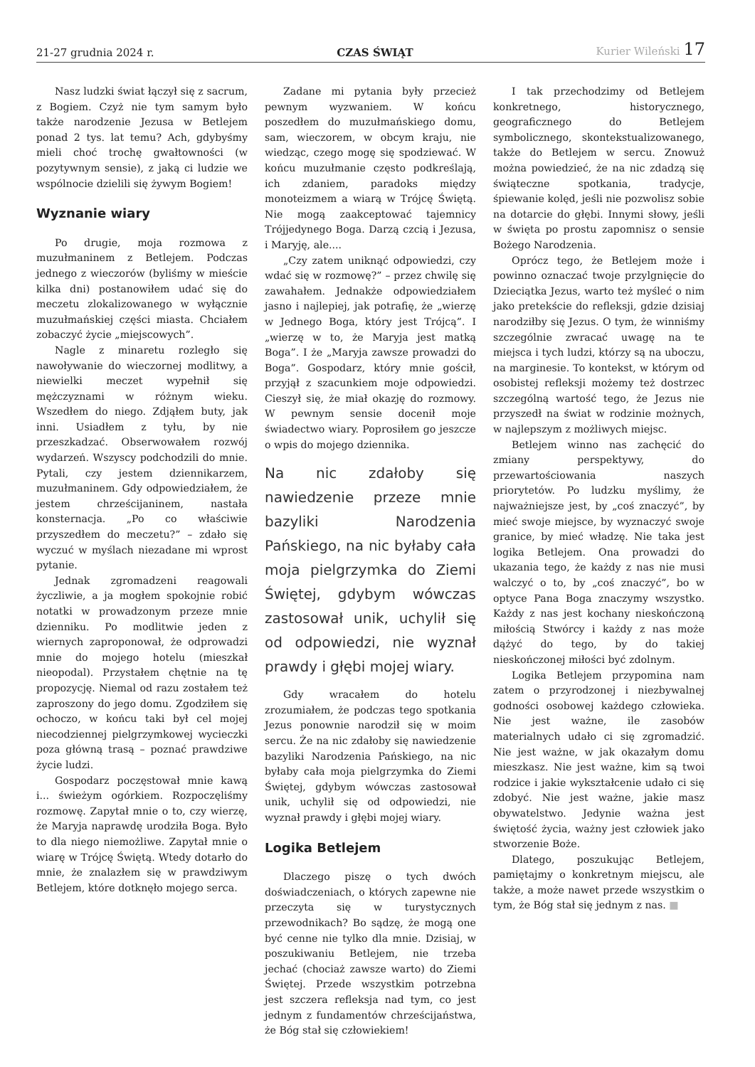21-27 grudnia 2024 r.
CZAS ŚWIĄT
Kurier Wileński 17
Nasz ludzki świat łączył się z sacrum, z Bogiem. Czyż nie tym samym było także narodzenie Jezusa w Betlejem ponad 2 tys. lat temu? Ach, gdybyśmy mieli choć trochę gwałtowności (w pozytywnym sensie), z jaką ci ludzie we wspólnocie dzielili się żywym Bogiem!
Wyznanie wiary
Po drugie, moja rozmowa z muzułmaninem z Betlejem. Podczas jednego z wieczorów (byliśmy w mieście kilka dni) postanowiłem udać się do meczetu zlokalizowanego w wyłącznie muzułmańskiej części miasta. Chciałem zobaczyć życie „miejscowych”.
Nagle z minaretu rozległo się nawoływanie do wieczornej modlitwy, a niewielki meczet wypełnił się mężczyznami w różnym wieku. Wszedłem do niego. Zdjąłem buty, jak inni. Usiadłem z tyłu, by nie przeszkadzać. Obserwowałem rozwój wydarzeń. Wszyscy podchodzili do mnie. Pytali, czy jestem dziennikarzem, muzułmaninem. Gdy odpowiedziałem, że jestem chrześcijaninem, nastała konsternacja. „Po co właściwie przyszedłem do meczetu?” – zdało się wyczuć w myślach niezadane mi wprost pytanie.
Jednak zgromadzeni reagowali życzliwie, a ja mogłem spokojnie robić notatki w prowadzonym przeze mnie dzienniku. Po modlitwie jeden z wiernych zaproponował, że odprowadzi mnie do mojego hotelu (mieszkał nieopodal). Przystałem chętnie na tę propozycję. Niemal od razu zostałem też zaproszony do jego domu. Zgodziłem się ochoczo, w końcu taki był cel mojej niecodziennej pielgrzymkowej wycieczki poza główną trasą – poznać prawdziwe życie ludzi.
Gospodarz poczęstował mnie kawą i... świeżym ogórkiem. Rozpoczęliśmy rozmowę. Zapytał mnie o to, czy wierzę, że Maryja naprawdę urodziła Boga. Było to dla niego niemożliwe. Zapytał mnie o wiarę w Trójcę Świętą. Wtedy dotarło do mnie, że znalazłem się w prawdziwym Betlejem, które dotknęło mojego serca.
Zadane mi pytania były przecież pewnym wyzwaniem. W końcu poszedłem do muzułmańskiego domu, sam, wieczorem, w obcym kraju, nie wiedząc, czego mogę się spodziewać. W końcu muzułmanie często podkreślają, ich zdaniem, paradoks między monoteizmem a wiarą w Trójcę Świętą. Nie mogą zaakceptować tajemnicy Trójjedynego Boga. Darzą czcią i Jezusa, i Maryję, ale....
„Czy zatem uniknąć odpowiedzi, czy wdać się w rozmowę?” – przez chwilę się zawahałem. Jednakże odpowiedziałem jasno i najlepiej, jak potrafię, że „wierzę w Jednego Boga, który jest Trójcą”. I „wierzę w to, że Maryja jest matką Boga”. I że „Maryja zawsze prowadzi do Boga”. Gospodarz, który mnie gościł, przyjął z szacunkiem moje odpowiedzi. Cieszył się, że miał okazję do rozmowy. W pewnym sensie docenił moje świadectwo wiary. Poprosiłem go jeszcze o wpis do mojego dziennika.
Na nic zdałoby się nawiedzenie przeze mnie bazyliki Narodzenia Pańskiego, na nic byłaby cała moja pielgrzymka do Ziemi Świętej, gdybym wówczas zastosował unik, uchylił się od odpowiedzi, nie wyznał prawdy i głębi mojej wiary.
Gdy wracałem do hotelu zrozumiałem, że podczas tego spotkania Jezus ponownie narodził się w moim sercu. Że na nic zdałoby się nawiedzenie bazyliki Narodzenia Pańskiego, na nic byłaby cała moja pielgrzymka do Ziemi Świętej, gdybym wówczas zastosował unik, uchylił się od odpowiedzi, nie wyznał prawdy i głębi mojej wiary.
Logika Betlejem
Dlaczego piszę o tych dwóch doświadczeniach, o których zapewne nie przeczyta się w turystycznych przewodnikach? Bo sądzę, że mogą one być cenne nie tylko dla mnie. Dzisiaj, w poszukiwaniu Betlejem, nie trzeba jechać (chociaż zawsze warto) do Ziemi Świętej. Przede wszystkim potrzebna jest szczera refleksja nad tym, co jest jednym z fundamentów chrześcijaństwa, że Bóg stał się człowiekiem!
I tak przechodzimy od Betlejem konkretnego, historycznego, geograficznego do Betlejem symbolicznego, skontekstualizowanego, także do Betlejem w sercu. Znowuż można powiedzieć, że na nic zdadzą się świąteczne spotkania, tradycje, śpiewanie kolęd, jeśli nie pozwolisz sobie na dotarcie do głębi. Innymi słowy, jeśli w święta po prostu zapomnisz o sensie Bożego Narodzenia.
Oprócz tego, że Betlejem może i powinno oznaczać twoje przylgnięcie do Dzieciątka Jezus, warto też myśleć o nim jako pretekście do refleksji, gdzie dzisiaj narodziłby się Jezus. O tym, że winniśmy szczególnie zwracać uwagę na te miejsca i tych ludzi, którzy są na uboczu, na marginesie. To kontekst, w którym od osobistej refleksji możemy też dostrzec szczególną wartość tego, że Jezus nie przyszedł na świat w rodzinie możnych, w najlepszym z możliwych miejsc.
Betlejem winno nas zachęcić do zmiany perspektywy, do przewartościowania naszych priorytetów. Po ludzku myślimy, że najważniejsze jest, by „coś znaczyć”, by mieć swoje miejsce, by wyznaczyć swoje granice, by mieć władzę. Nie taka jest logika Betlejem. Ona prowadzi do ukazania tego, że każdy z nas nie musi walczyć o to, by „coś znaczyć”, bo w optyce Pana Boga znaczymy wszystko. Każdy z nas jest kochany nieskończoną miłością Stwórcy i każdy z nas może dążyć do tego, by do takiej nieskończonej miłości być zdolnym.
Logika Betlejem przypomina nam zatem o przyrodzonej i niezbywalnej godności osobowej każdego człowieka. Nie jest ważne, ile zasobów materialnych udało ci się zgromadzić. Nie jest ważne, w jak okazałym domu mieszkasz. Nie jest ważne, kim są twoi rodzice i jakie wykształcenie udało ci się zdobyć. Nie jest ważne, jakie masz obywatelstwo. Jedynie ważna jest świętość życia, ważny jest człowiek jako stworzenie Boże.
Dlatego, poszukując Betlejem, pamiętajmy o konkretnym miejscu, ale także, a może nawet przede wszystkim o tym, że Bóg stał się jednym z nas. ■